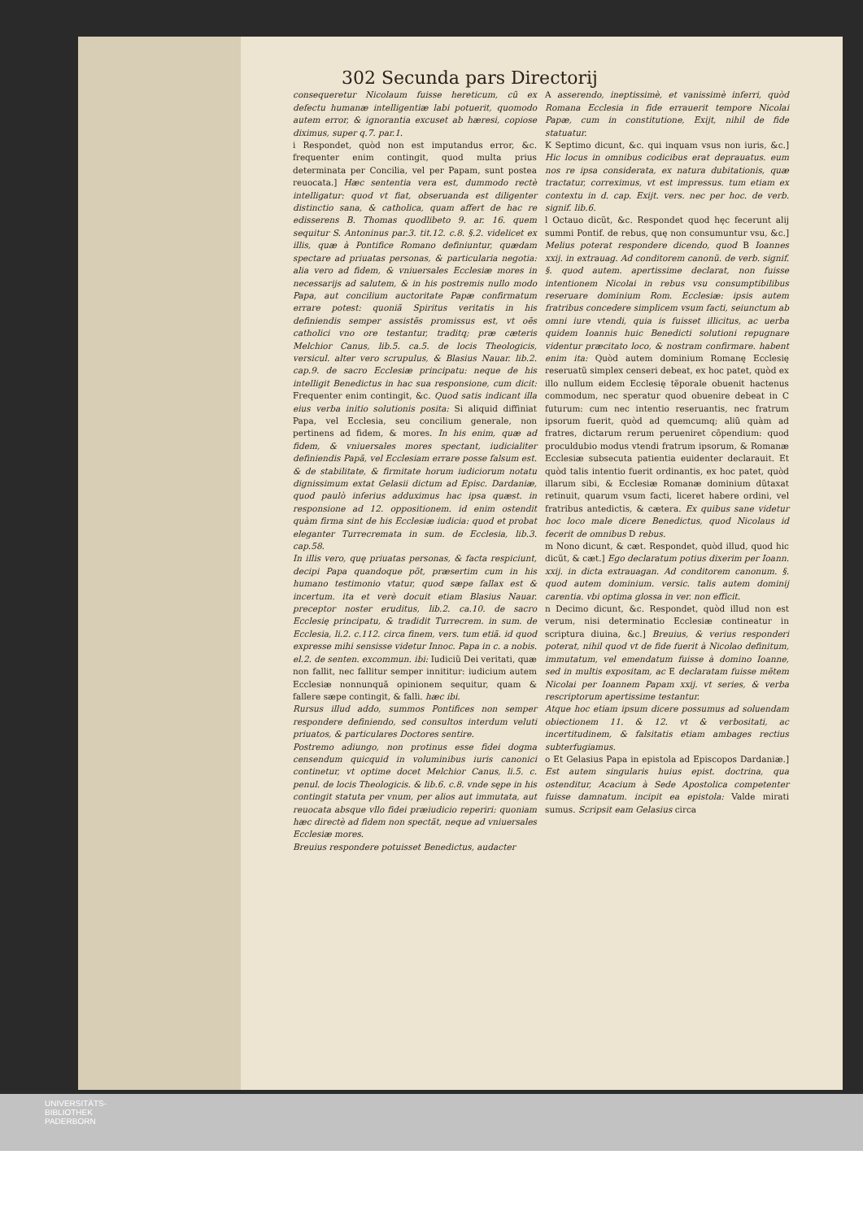302 Secunda pars Directorij
consequeretur Nicolaum fuisse hereticum, cũ ex defectu humanæ intelligentiæ labi potuerit, quomodo autem error, & ignorantia excuset ab hæresi, copiose diximus, super q.7. par.1.
i Respondet, quòd non est imputandus error, &c. frequenter enim contingit, quod multa prius determinata per Concilia, vel per Papam, sunt postea reuocata.] Hæc sententia vera est, dummodo rectè intelligatur: quod vt fiat, obseruanda est diligenter distinctio sana, & catholica, quam affert de hac re edisserens B. Thomas quodlibeto 9. ar. 16. quem sequitur S. Antoninus par.3. tit.12. c.8. §.2. videlicet ex illis, quæ à Pontifice Romano definiuntur, quædam spectare ad priuatas personas, & particularia negotia: alia vero ad fidem, & vniuersales Ecclesiæ mores in necessarijs ad salutem, & in his postremis nullo modo Papa, aut concilium auctoritate Papæ confirmatum errare potest: quoniã Spiritus veritatis in his definiendis semper assistẽs promissus est, vt oẽs catholici vno ore testantur, traditq; præ cæteris Melchior Canus, lib.5. ca.5. de locis Theologicis, versicul. alter vero scrupulus, & Blasius Nauar. lib.2. cap.9. de sacro Ecclesiæ principatu: neque de his intelligit Benedictus in hac sua responsione, cum dicit: Frequenter enim contingit, &c. Quod satis indicant illa eius verba initio solutionis posita: Si aliquid diffiniat Papa, vel Ecclesia, seu concilium generale, non pertinens ad fidem, & mores. In his enim, quæ ad fidem, & vniuersales mores spectant, iudicialiter definiendis Papã, vel Ecclesiam errare posse falsum est. & de stabilitate, & firmitate horum iudiciorum notatu dignissimum extat Gelasii dictum ad Episc. Dardaniæ, quod paulò inferius adduximus hac ipsa quæst. in responsione ad 12. oppositionem. id enim ostendit quàm firma sint de his Ecclesiæ iudicia: quod et probat eleganter Turrecremata in sum. de Ecclesia, lib.3. cap.58.
In illis vero, quę priuatas personas, & facta respiciunt, decipi Papa quandoque põt, præsertim cum in his humano testimonio vtatur, quod sæpe fallax est & incertum. ita et verè docuit etiam Blasius Nauar. preceptor noster eruditus, lib.2. ca.10. de sacro Ecclesię principatu, & tradidit Turrecrem. in sum. de Ecclesia, li.2. c.112. circa finem, vers. tum etiã. id quod expresse mihi sensisse videtur Innoc. Papa in c. a nobis. el.2. de senten. excommun. ibi: Iudiciũ Dei veritati, quæ non fallit, nec fallitur semper innititur: iudicium autem Ecclesiæ nonnunquã opinionem sequitur, quam & fallere sæpe contingit, & falli. hæc ibi.
Rursus illud addo, summos Pontifices non semper respondere definiendo, sed consultos interdum veluti priuatos, & particulares Doctores sentire.
Postremo adiungo, non protinus esse fidei dogma censendum quicquid in voluminibus iuris canonici continetur, vt optime docet Melchior Canus, li.5. c. penul. de locis Theologicis. & lib.6. c.8. vnde sępe in his contingit statuta per vnum, per alios aut immutata, aut reuocata absque vllo fidei præiudicio reperiri: quoniam hæc directè ad fidem non spectãt, neque ad vniuersales Ecclesiæ mores.
Breuius respondere potuisset Benedictus, audacter
A asserendo, ineptissimè, et vanissimè inferri, quòd Romana Ecclesia in fide errauerit tempore Nicolai Papæ, cum in constitutione, Exijt, nihil de fide statuatur.
K Septimo dicunt, &c. qui inquam vsus non iuris, &c.] Hic locus in omnibus codicibus erat deprauatus. eum nos re ipsa considerata, ex natura dubitationis, quæ tractatur, correximus, vt est impressus. tum etiam ex contextu in d. cap. Exijt. vers. nec per hoc. de verb. signif. lib.6.
l Octauo dicũt, &c. Respondet quod hęc fecerunt alij summi Pontif. de rebus, quę non consumuntur vsu, &c.] Melius poterat respondere dicendo, quod B Ioannes xxij. in extrauag. Ad conditorem canonũ. de verb. signif. §. quod autem. apertissime declarat, non fuisse intentionem Nicolai in rebus vsu consumptibilibus reseruare dominium Rom. Ecclesiæ: ipsis autem fratribus concedere simplicem vsum facti, seiunctum ab omni iure vtendi, quia is fuisset illicitus, ac uerba quidem Ioannis huic Benedicti solutioni repugnare videntur præcitato loco, & nostram confirmare. habent enim ita: Quòd autem dominium Romanę Ecclesię reseruatũ simplex censeri debeat, ex hoc patet, quòd ex illo nullum eidem Ecclesię tẽporale obuenit hactenus commodum, nec speratur quod obuenire debeat in C futurum: cum nec intentio reseruantis, nec fratrum ipsorum fuerit, quòd ad quemcumq; aliũ quàm ad fratres, dictarum rerum perueniret cõpendium: quod proculdubio modus vtendi fratrum ipsorum, & Romanæ Ecclesiæ subsecuta patientia euidenter declarauit. Et quòd talis intentio fuerit ordinantis, ex hoc patet, quòd illarum sibi, & Ecclesiæ Romanæ dominium dũtaxat retinuit, quarum vsum facti, liceret habere ordini, vel fratribus antedictis, & cætera. Ex quibus sane videtur hoc loco male dicere Benedictus, quod Nicolaus id fecerit de omnibus D rebus.
m Nono dicunt, & cæt. Respondet, quòd illud, quod hic dicũt, & cæt.] Ego declaratum potius dixerim per Ioann. xxij. in dicta extrauagan. Ad conditorem canonum. §. quod autem dominium. versic. talis autem dominij carentia. vbi optima glossa in ver. non efficit.
n Decimo dicunt, &c. Respondet, quòd illud non est verum, nisi determinatio Ecclesiæ contineatur in scriptura diuina, &c.] Breuius, & verius responderi poterat, nihil quod vt de fide fuerit à Nicolao definitum, immutatum, vel emendatum fuisse à domino Ioanne, sed in multis expositam, ac E declaratam fuisse mẽtem Nicolai per Ioannem Papam xxij. vt series, & verba rescriptorum apertissime testantur.
Atque hoc etiam ipsum dicere possumus ad soluendam obiectionem 11. & 12. vt & verbositati, ac incertitudinem, & falsitatis etiam ambages rectius subterfugiamus.
o Et Gelasius Papa in epistola ad Episcopos Dardaniæ.] Est autem singularis huius epist. doctrina, qua ostenditur, Acacium à Sede Apostolica competenter fuisse damnatum. incipit ea epistola: Valde mirati sumus. Scripsit eam Gelasius circa
UNIVERSITÄTS-
BIBLIOTHEK
PADERBORN